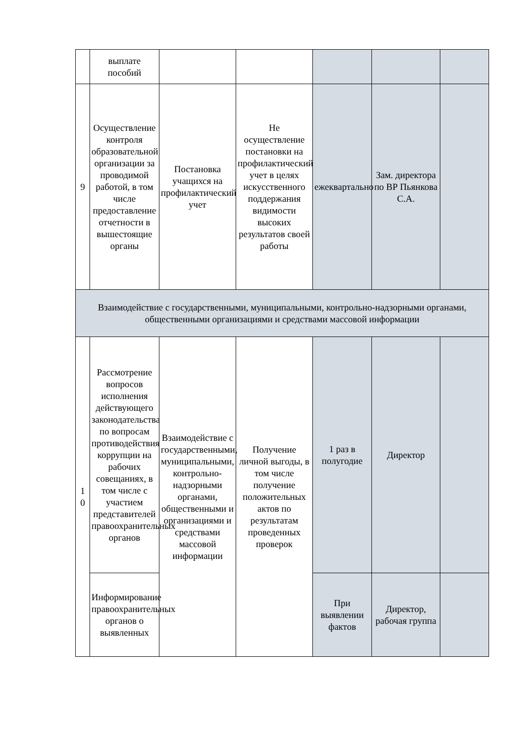| | выплате пособий | | | | | |
| 9 | Осуществление контроля образовательной организации за проводимой работой, в том числе предоставление отчетности в вышестоящие органы | Постановка учащихся на профилактический учет | Не осуществление постановки на профилактический учет в целях искусственного поддержания видимости высоких результатов своей работы | ежеквартально | Зам. директора по ВР Пьянкова С.А. | |
| Взаимодействие с государственными, муниципальными, контрольно-надзорными органами, общественными организациями и средствами массовой информации | | | | | | |
| 1 0 | Рассмотрение вопросов исполнения действующего законодательства по вопросам противодействия коррупции на рабочих совещаниях, в том числе с участием представителей правоохранительных органов | Взаимодействие с государственными, муниципальными, контрольно-надзорными органами, общественными и организациями и средствами массовой информации | Получение личной выгоды, в том числе получение положительных актов по результатам проведенных проверок | 1 раз в полугодие | Директор | |
| | Информирование правоохранительных органов о выявленных | | | При выявлении фактов | Директор, рабочая группа | |